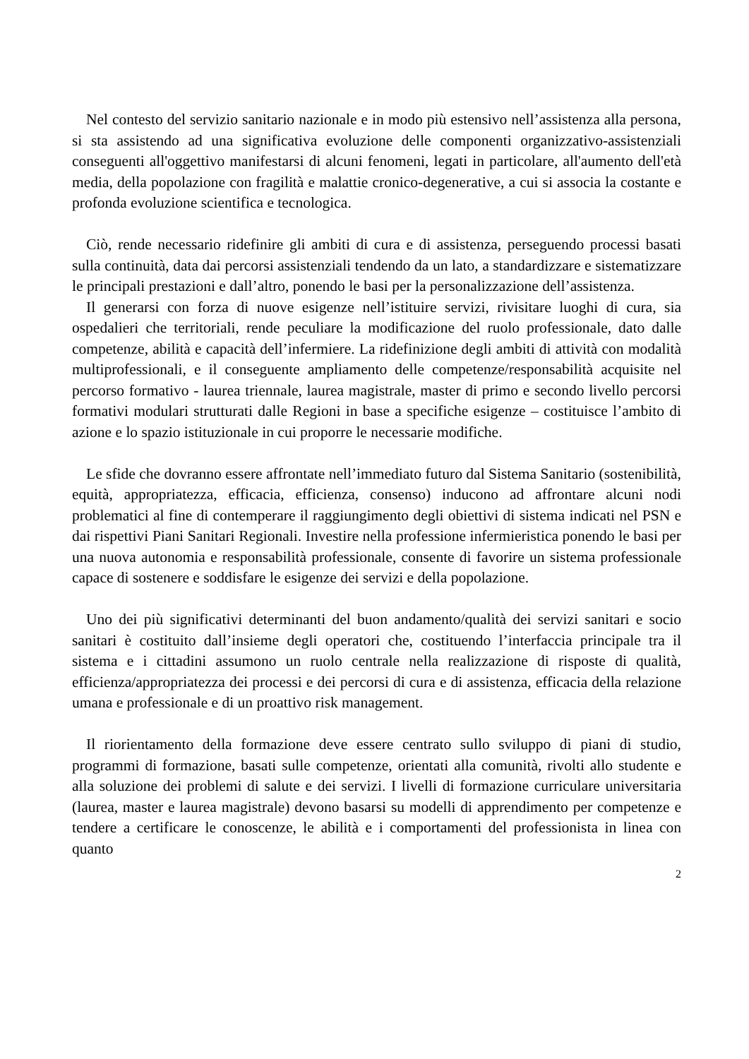Nel contesto del servizio sanitario nazionale e in modo più estensivo nell’assistenza alla persona, si sta assistendo ad una significativa evoluzione delle componenti organizzativo-assistenziali conseguenti all'oggettivo manifestarsi di alcuni fenomeni, legati in particolare, all'aumento dell'età media, della popolazione con fragilità e malattie cronico-degenerative, a cui si associa la costante e profonda evoluzione scientifica e tecnologica.
Ciò, rende necessario ridefinire gli ambiti di cura e di assistenza, perseguendo processi basati sulla continuità, data dai percorsi assistenziali tendendo da un lato, a standardizzare e sistematizzare le principali prestazioni e dall’altro, ponendo le basi per la personalizzazione dell’assistenza.
Il generarsi con forza di nuove esigenze nell’istituire servizi, rivisitare luoghi di cura, sia ospedalieri che territoriali, rende peculiare la modificazione del ruolo professionale, dato dalle competenze, abilità e capacità dell’infermiere. La ridefinizione degli ambiti di attività con modalità multiprofessionali, e il conseguente ampliamento delle competenze/responsabilità acquisite nel percorso formativo - laurea triennale, laurea magistrale, master di primo e secondo livello percorsi formativi modulari strutturati dalle Regioni in base a specifiche esigenze – costituisce l’ambito di azione e lo spazio istituzionale in cui proporre le necessarie modifiche.
Le sfide che dovranno essere affrontate nell’immediato futuro dal Sistema Sanitario (sostenibilità, equità, appropriatezza, efficacia, efficienza, consenso) inducono ad affrontare alcuni nodi problematici al fine di contemperare il raggiungimento degli obiettivi di sistema indicati nel PSN e dai rispettivi Piani Sanitari Regionali. Investire nella professione infermieristica ponendo le basi per una nuova autonomia e responsabilità professionale, consente di favorire un sistema professionale capace di sostenere e soddisfare le esigenze dei servizi e della popolazione.
Uno dei più significativi determinanti del buon andamento/qualità dei servizi sanitari e socio sanitari è costituito dall’insieme degli operatori che, costituendo l’interfaccia principale tra il sistema e i cittadini assumono un ruolo centrale nella realizzazione di risposte di qualità, efficienza/appropriatezza dei processi e dei percorsi di cura e di assistenza, efficacia della relazione umana e professionale e di un proattivo risk management.
Il riorientamento della formazione deve essere centrato sullo sviluppo di piani di studio, programmi di formazione, basati sulle competenze, orientati alla comunità, rivolti allo studente e alla soluzione dei problemi di salute e dei servizi. I livelli di formazione curriculare universitaria (laurea, master e laurea magistrale) devono basarsi su modelli di apprendimento per competenze e tendere a certificare le conoscenze, le abilità e i comportamenti del professionista in linea con quanto
2